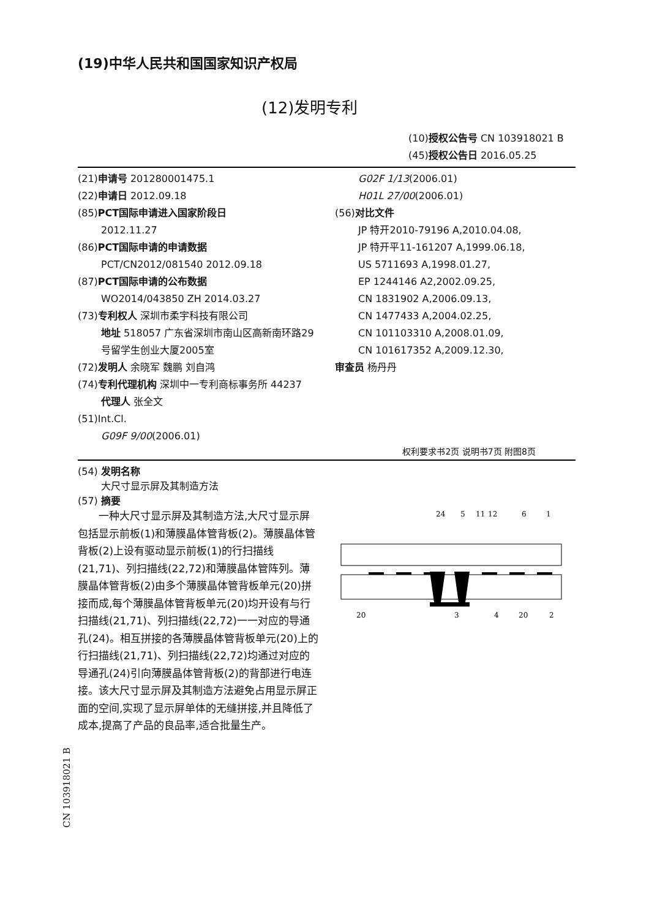(19)中华人民共和国国家知识产权局
(12)发明专利
(10)授权公告号 CN 103918021 B
(45)授权公告日 2016.05.25
(21)申请号 201280001475.1
(22)申请日 2012.09.18
(85)PCT国际申请进入国家阶段日
2012.11.27
(86)PCT国际申请的申请数据
PCT/CN2012/081540 2012.09.18
(87)PCT国际申请的公布数据
WO2014/043850 ZH 2014.03.27
(73)专利权人 深圳市柔宇科技有限公司
地址 518057 广东省深圳市南山区高新南环路29号留学生创业大厦2005室
(72)发明人 余晓军 魏鹏 刘自鸿
(74)专利代理机构 深圳中一专利商标事务所 44237
代理人 张全文
(51)Int.Cl.
G09F 9/00(2006.01)
G02F 1/13(2006.01)
H01L 27/00(2006.01)
(56)对比文件
JP 特开2010-79196 A,2010.04.08,
JP 特开平11-161207 A,1999.06.18,
US 5711693 A,1998.01.27,
EP 1244146 A2,2002.09.25,
CN 1831902 A,2006.09.13,
CN 1477433 A,2004.02.25,
CN 101103310 A,2008.01.09,
CN 101617352 A,2009.12.30,
审查员 杨丹丹
权利要求书2页 说明书7页 附图8页
(54) 发明名称
大尺寸显示屏及其制造方法
(57) 摘要
一种大尺寸显示屏及其制造方法,大尺寸显示屏包括显示前板(1)和薄膜晶体管背板(2)。薄膜晶体管背板(2)上设有驱动显示前板(1)的行扫描线(21,71)、列扫描线(22,72)和薄膜晶体管阵列。薄膜晶体管背板(2)由多个薄膜晶体管背板单元(20)拼接而成,每个薄膜晶体管背板单元(20)均开设有与行扫描线(21,71)、列扫描线(22,72)一一对应的导通孔(24)。相互拼接的各薄膜晶体管背板单元(20)上的行扫描线(21,71)、列扫描线(22,72)均通过对应的导通孔(24)引向薄膜晶体管背板(2)的背部进行电连接。该大尺寸显示屏及其制造方法避免占用显示屏正面的空间,实现了显示屏单体的无缝拼接,并且降低了成本,提高了产品的良品率,适合批量生产。
24
5
11
12
6
1
20
3
4
20
2
CN 103918021 B